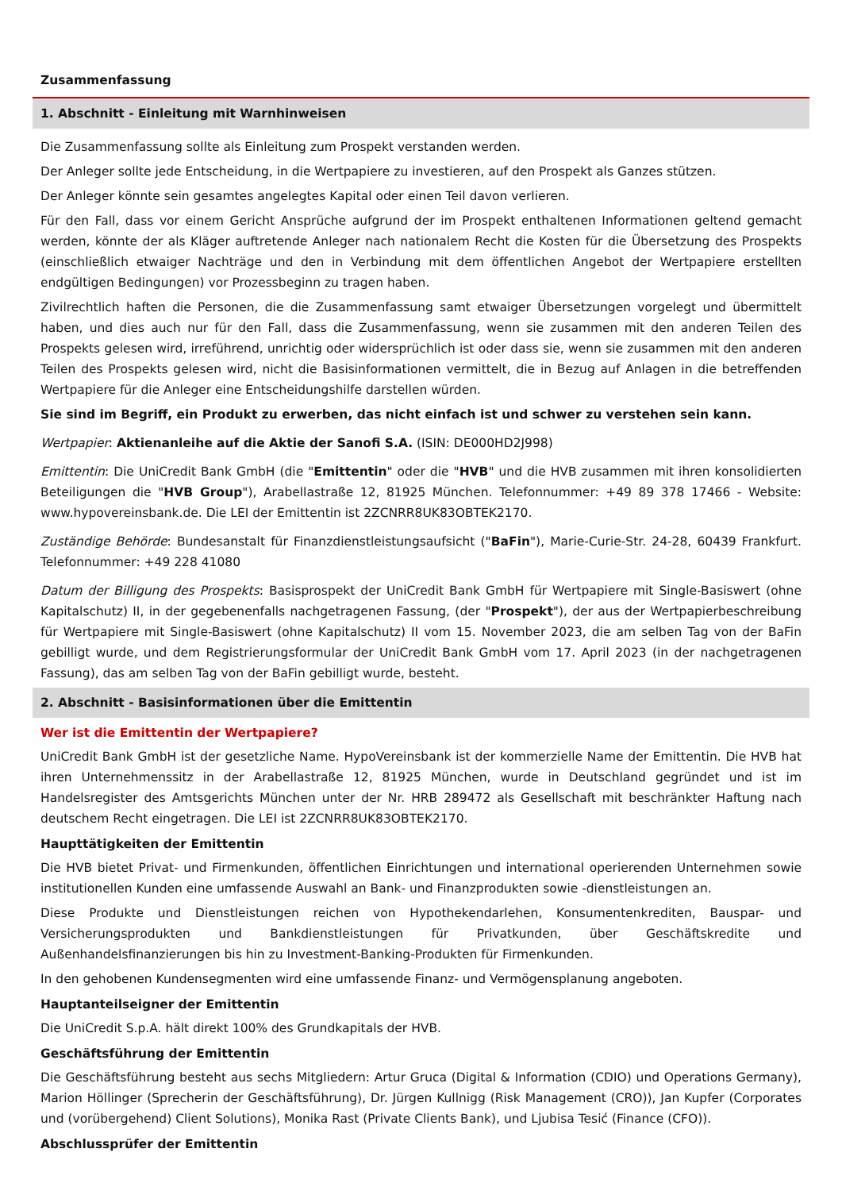Zusammenfassung
1. Abschnitt - Einleitung mit Warnhinweisen
Die Zusammenfassung sollte als Einleitung zum Prospekt verstanden werden.
Der Anleger sollte jede Entscheidung, in die Wertpapiere zu investieren, auf den Prospekt als Ganzes stützen.
Der Anleger könnte sein gesamtes angelegtes Kapital oder einen Teil davon verlieren.
Für den Fall, dass vor einem Gericht Ansprüche aufgrund der im Prospekt enthaltenen Informationen geltend gemacht werden, könnte der als Kläger auftretende Anleger nach nationalem Recht die Kosten für die Übersetzung des Prospekts (einschließlich etwaiger Nachträge und den in Verbindung mit dem öffentlichen Angebot der Wertpapiere erstellten endgültigen Bedingungen) vor Prozessbeginn zu tragen haben.
Zivilrechtlich haften die Personen, die die Zusammenfassung samt etwaiger Übersetzungen vorgelegt und übermittelt haben, und dies auch nur für den Fall, dass die Zusammenfassung, wenn sie zusammen mit den anderen Teilen des Prospekts gelesen wird, irreführend, unrichtig oder widersprüchlich ist oder dass sie, wenn sie zusammen mit den anderen Teilen des Prospekts gelesen wird, nicht die Basisinformationen vermittelt, die in Bezug auf Anlagen in die betreffenden Wertpapiere für die Anleger eine Entscheidungshilfe darstellen würden.
Sie sind im Begriff, ein Produkt zu erwerben, das nicht einfach ist und schwer zu verstehen sein kann.
Wertpapier: Aktienanleihe auf die Aktie der Sanofi S.A. (ISIN: DE000HD2J998)
Emittentin: Die UniCredit Bank GmbH (die "Emittentin" oder die "HVB" und die HVB zusammen mit ihren konsolidierten Beteiligungen die "HVB Group"), Arabellastraße 12, 81925 München. Telefonnummer: +49 89 378 17466 - Website: www.hypovereinsbank.de. Die LEI der Emittentin ist 2ZCNRR8UK83OBTEK2170.
Zuständige Behörde: Bundesanstalt für Finanzdienstleistungsaufsicht ("BaFin"), Marie-Curie-Str. 24-28, 60439 Frankfurt. Telefonnummer: +49 228 41080
Datum der Billigung des Prospekts: Basisprospekt der UniCredit Bank GmbH für Wertpapiere mit Single-Basiswert (ohne Kapitalschutz) II, in der gegebenenfalls nachgetragenen Fassung, (der "Prospekt"), der aus der Wertpapierbeschreibung für Wertpapiere mit Single-Basiswert (ohne Kapitalschutz) II vom 15. November 2023, die am selben Tag von der BaFin gebilligt wurde, und dem Registrierungsformular der UniCredit Bank GmbH vom 17. April 2023 (in der nachgetragenen Fassung), das am selben Tag von der BaFin gebilligt wurde, besteht.
2. Abschnitt - Basisinformationen über die Emittentin
Wer ist die Emittentin der Wertpapiere?
UniCredit Bank GmbH ist der gesetzliche Name. HypoVereinsbank ist der kommerzielle Name der Emittentin. Die HVB hat ihren Unternehmenssitz in der Arabellastraße 12, 81925 München, wurde in Deutschland gegründet und ist im Handelsregister des Amtsgerichts München unter der Nr. HRB 289472 als Gesellschaft mit beschränkter Haftung nach deutschem Recht eingetragen. Die LEI ist 2ZCNRR8UK83OBTEK2170.
Haupttätigkeiten der Emittentin
Die HVB bietet Privat- und Firmenkunden, öffentlichen Einrichtungen und international operierenden Unternehmen sowie institutionellen Kunden eine umfassende Auswahl an Bank- und Finanzprodukten sowie -dienstleistungen an.
Diese Produkte und Dienstleistungen reichen von Hypothekendarlehen, Konsumentenkrediten, Bauspar- und Versicherungsprodukten und Bankdienstleistungen für Privatkunden, über Geschäftskredite und Außenhandelsfinanzierungen bis hin zu Investment-Banking-Produkten für Firmenkunden.
In den gehobenen Kundensegmenten wird eine umfassende Finanz- und Vermögensplanung angeboten.
Hauptanteilseigner der Emittentin
Die UniCredit S.p.A. hält direkt 100% des Grundkapitals der HVB.
Geschäftsführung der Emittentin
Die Geschäftsführung besteht aus sechs Mitgliedern: Artur Gruca (Digital & Information (CDIO) und Operations Germany), Marion Höllinger (Sprecherin der Geschäftsführung), Dr. Jürgen Kullnigg (Risk Management (CRO)), Jan Kupfer (Corporates und (vorübergehend) Client Solutions), Monika Rast (Private Clients Bank), und Ljubisa Tesić (Finance (CFO)).
Abschlussprüfer der Emittentin